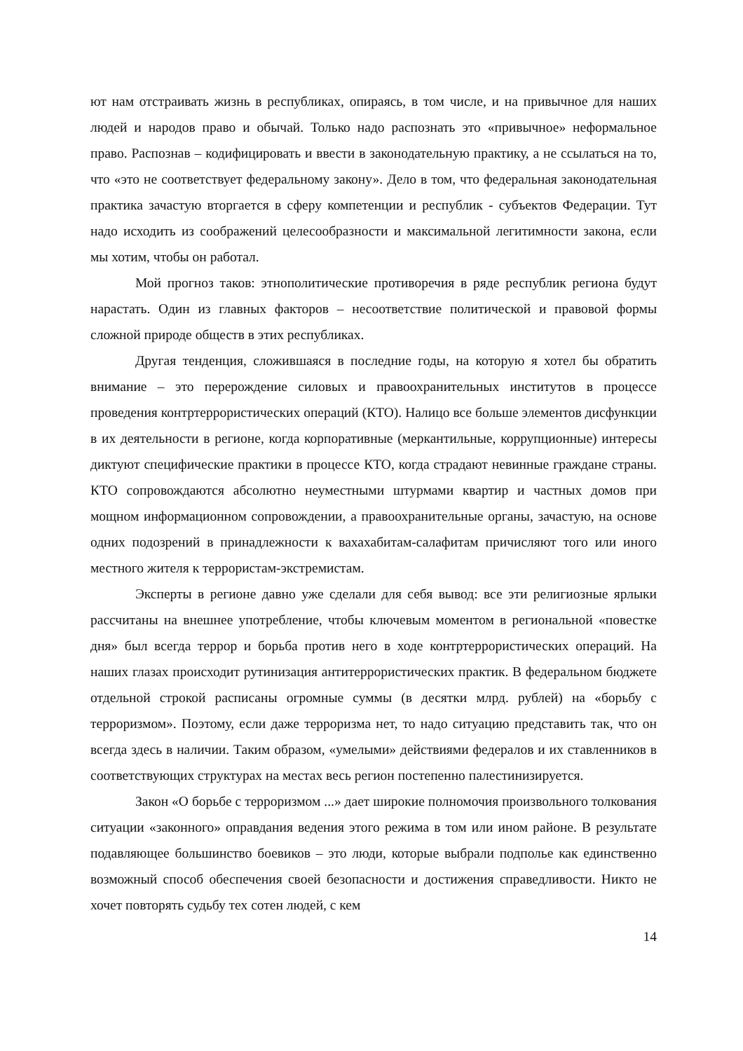ют нам отстраивать жизнь в республиках, опираясь, в том числе, и на привычное для наших людей и народов право и обычай. Только надо распознать это «привычное» неформальное право. Распознав – кодифицировать и ввести в законодательную практику, а не ссылаться на то, что «это не соответствует федеральному закону». Дело в том, что федеральная законодательная практика зачастую вторгается в сферу компетенции и республик - субъектов Федерации. Тут надо исходить из соображений целесообразности и максимальной легитимности закона, если мы хотим, чтобы он работал.
Мой прогноз таков: этнополитические противоречия в ряде республик региона будут нарастать. Один из главных факторов – несоответствие политической и правовой формы сложной природе обществ в этих республиках.
Другая тенденция, сложившаяся в последние годы, на которую я хотел бы обратить внимание – это перерождение силовых и правоохранительных институтов в процессе проведения контртеррористических операций (КТО). Налицо все больше элементов дисфункции в их деятельности в регионе, когда корпоративные (меркантильные, коррупционные) интересы диктуют специфические практики в процессе КТО, когда страдают невинные граждане страны. КТО сопровождаются абсолютно неуместными штурмами квартир и частных домов при мощном информационном сопровождении, а правоохранительные органы, зачастую, на основе одних подозрений в принадлежности к вахахабитам-салафитам причисляют того или иного местного жителя к террористам-экстремистам.
Эксперты в регионе давно уже сделали для себя вывод: все эти религиозные ярлыки рассчитаны на внешнее употребление, чтобы ключевым моментом в региональной «повестке дня» был всегда террор и борьба против него в ходе контртеррористических операций. На наших глазах происходит рутинизация антитеррористических практик. В федеральном бюджете отдельной строкой расписаны огромные суммы (в десятки млрд. рублей) на «борьбу с терроризмом». Поэтому, если даже терроризма нет, то надо ситуацию представить так, что он всегда здесь в наличии. Таким образом, «умелыми» действиями федералов и их ставленников в соответствующих структурах на местах весь регион постепенно палестинизируется.
Закон «О борьбе с терроризмом ...» дает широкие полномочия произвольного толкования ситуации «законного» оправдания ведения этого режима в том или ином районе. В результате подавляющее большинство боевиков – это люди, которые выбрали подполье как единственно возможный способ обеспечения своей безопасности и достижения справедливости. Никто не хочет повторять судьбу тех сотен людей, с кем
14